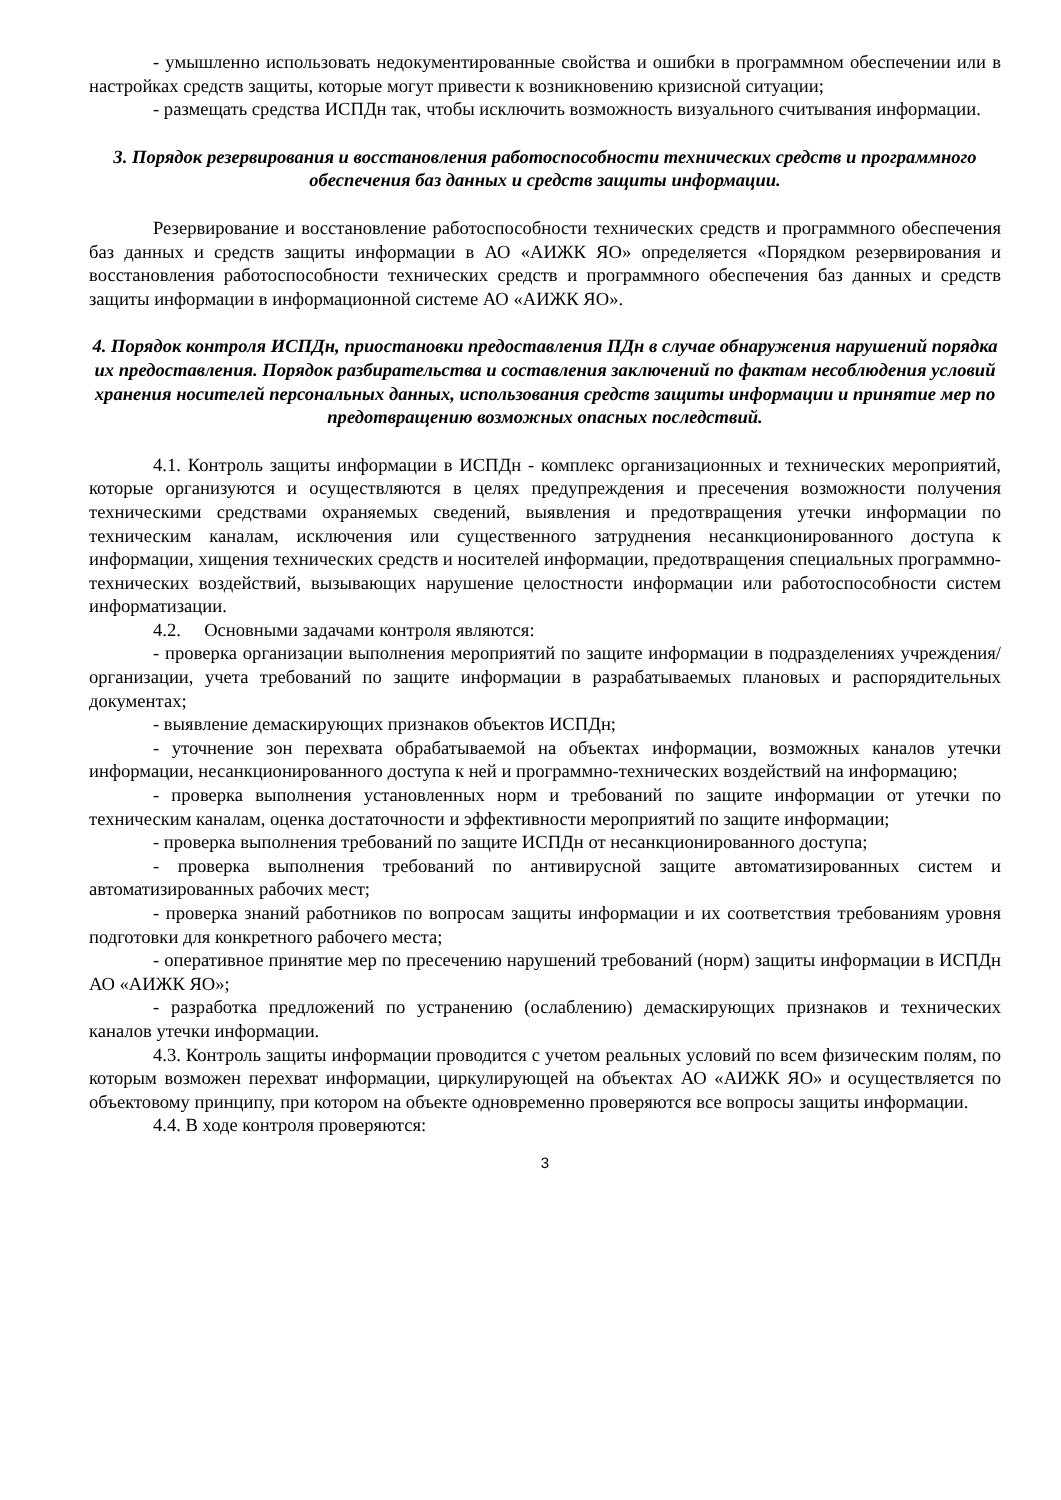- умышленно использовать недокументированные свойства и ошибки в программном обеспечении или в настройках средств защиты, которые могут привести к возникновению кризисной ситуации;
- размещать средства ИСПДн так, чтобы исключить возможность визуального считывания информации.
3. Порядок резервирования и восстановления работоспособности технических средств и программного обеспечения баз данных и средств защиты информации.
Резервирование и восстановление работоспособности технических средств и программного обеспечения баз данных и средств защиты информации в АО «АИЖК ЯО» определяется «Порядком резервирования и восстановления работоспособности технических средств и программного обеспечения баз данных и средств защиты информации в информационной системе АО «АИЖК ЯО».
4. Порядок контроля ИСПДн, приостановки предоставления ПДн в случае обнаружения нарушений порядка их предоставления. Порядок разбирательства и составления заключений по фактам несоблюдения условий хранения носителей персональных данных, использования средств защиты информации и принятие мер по предотвращению возможных опасных последствий.
4.1. Контроль защиты информации в ИСПДн - комплекс организационных и технических мероприятий, которые организуются и осуществляются в целях предупреждения и пресечения возможности получения техническими средствами охраняемых сведений, выявления и предотвращения утечки информации по техническим каналам, исключения или существенного затруднения несанкционированного доступа к информации, хищения технических средств и носителей информации, предотвращения специальных программно-технических воздействий, вызывающих нарушение целостности информации или работоспособности систем информатизации.
4.2. Основными задачами контроля являются:
- проверка организации выполнения мероприятий по защите информации в подразделениях учреждения/организации, учета требований по защите информации в разрабатываемых плановых и распорядительных документах;
- выявление демаскирующих признаков объектов ИСПДн;
- уточнение зон перехвата обрабатываемой на объектах информации, возможных каналов утечки информации, несанкционированного доступа к ней и программно-технических воздействий на информацию;
- проверка выполнения установленных норм и требований по защите информации от утечки по техническим каналам, оценка достаточности и эффективности мероприятий по защите информации;
- проверка выполнения требований по защите ИСПДн от несанкционированного доступа;
- проверка выполнения требований по антивирусной защите автоматизированных систем и автоматизированных рабочих мест;
- проверка знаний работников по вопросам защиты информации и их соответствия требованиям уровня подготовки для конкретного рабочего места;
- оперативное принятие мер по пресечению нарушений требований (норм) защиты информации в ИСПДн АО «АИЖК ЯО»;
- разработка предложений по устранению (ослаблению) демаскирующих признаков и технических каналов утечки информации.
4.3. Контроль защиты информации проводится с учетом реальных условий по всем физическим полям, по которым возможен перехват информации, циркулирующей на объектах АО «АИЖК ЯО» и осуществляется по объектовому принципу, при котором на объекте одновременно проверяются все вопросы защиты информации.
4.4. В ходе контроля проверяются:
3